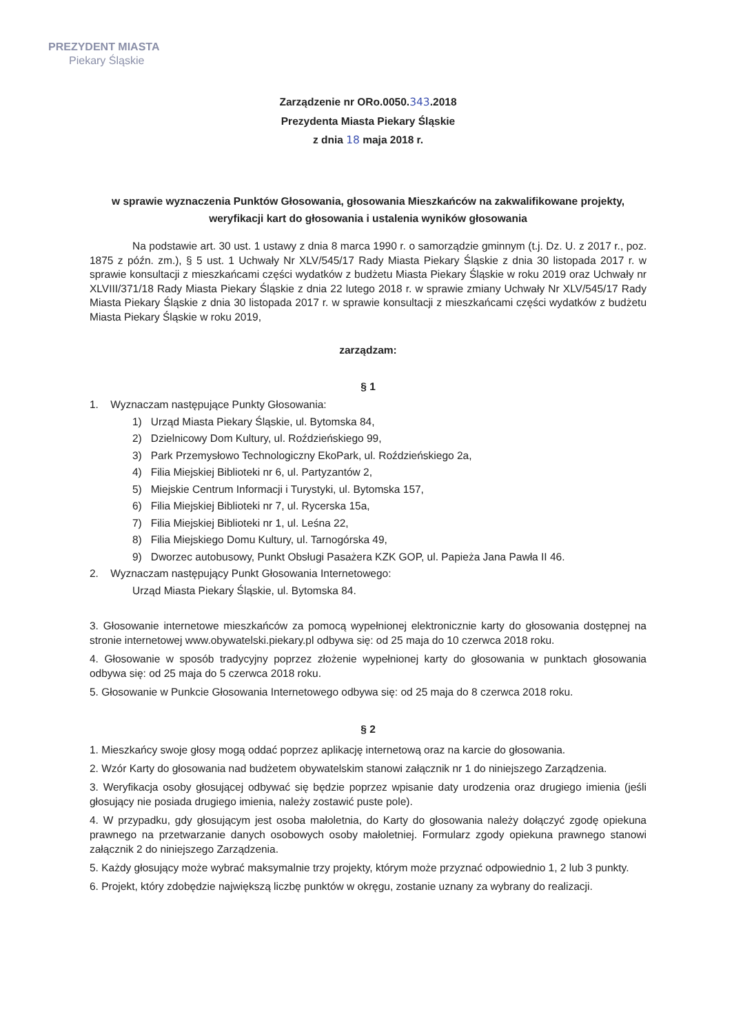PREZYDENT MIASTA
Piekary Śląskie
Zarządzenie nr ORo.0050.343.2018
Prezydenta Miasta Piekary Śląskie
z dnia 18 maja 2018 r.
w sprawie wyznaczenia Punktów Głosowania, głosowania Mieszkańców na zakwalifikowane projekty, weryfikacji kart do głosowania i ustalenia wyników głosowania
Na podstawie art. 30 ust. 1 ustawy z dnia 8 marca 1990 r. o samorządzie gminnym (t.j. Dz. U. z 2017 r., poz. 1875 z późn. zm.), § 5 ust. 1 Uchwały Nr XLV/545/17 Rady Miasta Piekary Śląskie z dnia 30 listopada 2017 r. w sprawie konsultacji z mieszkańcami części wydatków z budżetu Miasta Piekary Śląskie w roku 2019 oraz Uchwały nr XLVIII/371/18 Rady Miasta Piekary Śląskie z dnia 22 lutego 2018 r. w sprawie zmiany Uchwały Nr XLV/545/17 Rady Miasta Piekary Śląskie z dnia 30 listopada 2017 r. w sprawie konsultacji z mieszkańcami części wydatków z budżetu Miasta Piekary Śląskie w roku 2019,
zarządzam:
§ 1
1. Wyznaczam następujące Punkty Głosowania:
1) Urząd Miasta Piekary Śląskie, ul. Bytomska 84,
2) Dzielnicowy Dom Kultury, ul. Roździeńskiego 99,
3) Park Przemysłowo Technologiczny EkoPark, ul. Roździeńskiego 2a,
4) Filia Miejskiej Biblioteki nr 6, ul. Partyzantów 2,
5) Miejskie Centrum Informacji i Turystyki, ul. Bytomska 157,
6) Filia Miejskiej Biblioteki nr 7, ul. Rycerska 15a,
7) Filia Miejskiej Biblioteki nr 1, ul. Leśna 22,
8) Filia Miejskiego Domu Kultury, ul. Tarnogórska 49,
9) Dworzec autobusowy, Punkt Obsługi Pasażera KZK GOP, ul. Papieża Jana Pawła II 46.
2. Wyznaczam następujący Punkt Głosowania Internetowego:
Urząd Miasta Piekary Śląskie, ul. Bytomska 84.
3. Głosowanie internetowe mieszkańców za pomocą wypełnionej elektronicznie karty do głosowania dostępnej na stronie internetowej www.obywatelski.piekary.pl odbywa się: od 25 maja do 10 czerwca 2018 roku.
4. Głosowanie w sposób tradycyjny poprzez złożenie wypełnionej karty do głosowania w punktach głosowania odbywa się: od 25 maja do 5 czerwca 2018 roku.
5. Głosowanie w Punkcie Głosowania Internetowego odbywa się: od 25 maja do 8 czerwca 2018 roku.
§ 2
1. Mieszkańcy swoje głosy mogą oddać poprzez aplikację internetową oraz na karcie do głosowania.
2. Wzór Karty do głosowania nad budżetem obywatelskim stanowi załącznik nr 1 do niniejszego Zarządzenia.
3. Weryfikacja osoby głosującej odbywać się będzie poprzez wpisanie daty urodzenia oraz drugiego imienia (jeśli głosujący nie posiada drugiego imienia, należy zostawić puste pole).
4. W przypadku, gdy głosującym jest osoba małoletnia, do Karty do głosowania należy dołączyć zgodę opiekuna prawnego na przetwarzanie danych osobowych osoby małoletniej. Formularz zgody opiekuna prawnego stanowi załącznik 2 do niniejszego Zarządzenia.
5. Każdy głosujący może wybrać maksymalnie trzy projekty, którym może przyznać odpowiednio 1, 2 lub 3 punkty.
6. Projekt, który zdobędzie największą liczbę punktów w okręgu, zostanie uznany za wybrany do realizacji.